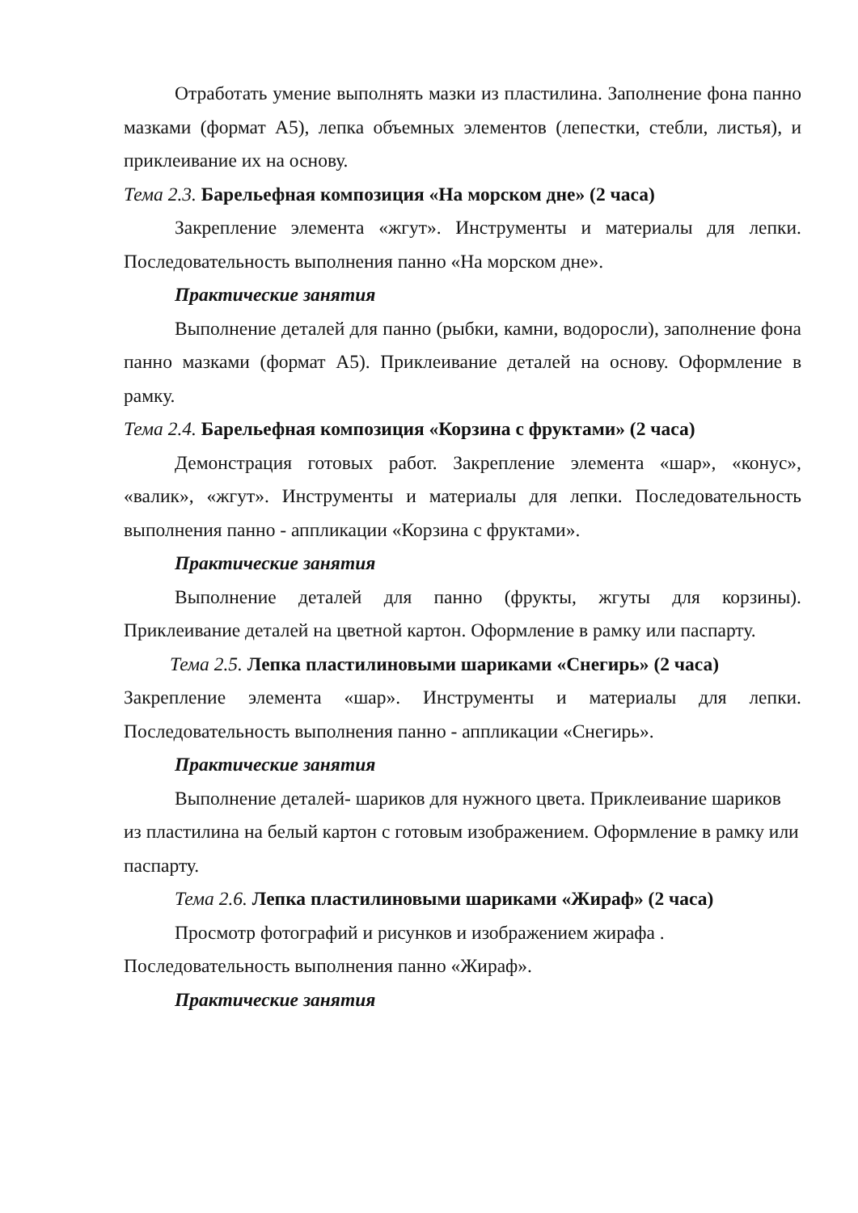Отработать умение выполнять мазки из пластилина. Заполнение фона панно мазками (формат А5), лепка объемных элементов (лепестки, стебли, листья), и приклеивание их на основу.
Тема 2.3. Барельефная композиция «На морском дне» (2 часа)
Закрепление элемента «жгут». Инструменты и материалы для лепки. Последовательность выполнения панно «На морском дне».
Практические занятия
Выполнение деталей для панно (рыбки, камни, водоросли), заполнение фона панно мазками (формат А5). Приклеивание деталей на основу. Оформление в рамку.
Тема 2.4. Барельефная композиция «Корзина с фруктами» (2 часа)
Демонстрация готовых работ. Закрепление элемента «шар», «конус», «валик», «жгут». Инструменты и материалы для лепки. Последовательность выполнения панно - аппликации «Корзина с фруктами».
Практические занятия
Выполнение деталей для панно (фрукты, жгуты для корзины). Приклеивание деталей на цветной картон. Оформление в рамку или паспарту.
Тема 2.5. Лепка пластилиновыми шариками «Снегирь» (2 часа)
Закрепление элемента «шар». Инструменты и материалы для лепки. Последовательность выполнения панно - аппликации «Снегирь».
Практические занятия
Выполнение деталей- шариков для нужного цвета. Приклеивание шариков из пластилина на белый картон с готовым изображением. Оформление в рамку или паспарту.
Тема 2.6. Лепка пластилиновыми шариками «Жираф» (2 часа)
Просмотр фотографий и рисунков и изображением жирафа .
Последовательность выполнения панно «Жираф».
Практические занятия